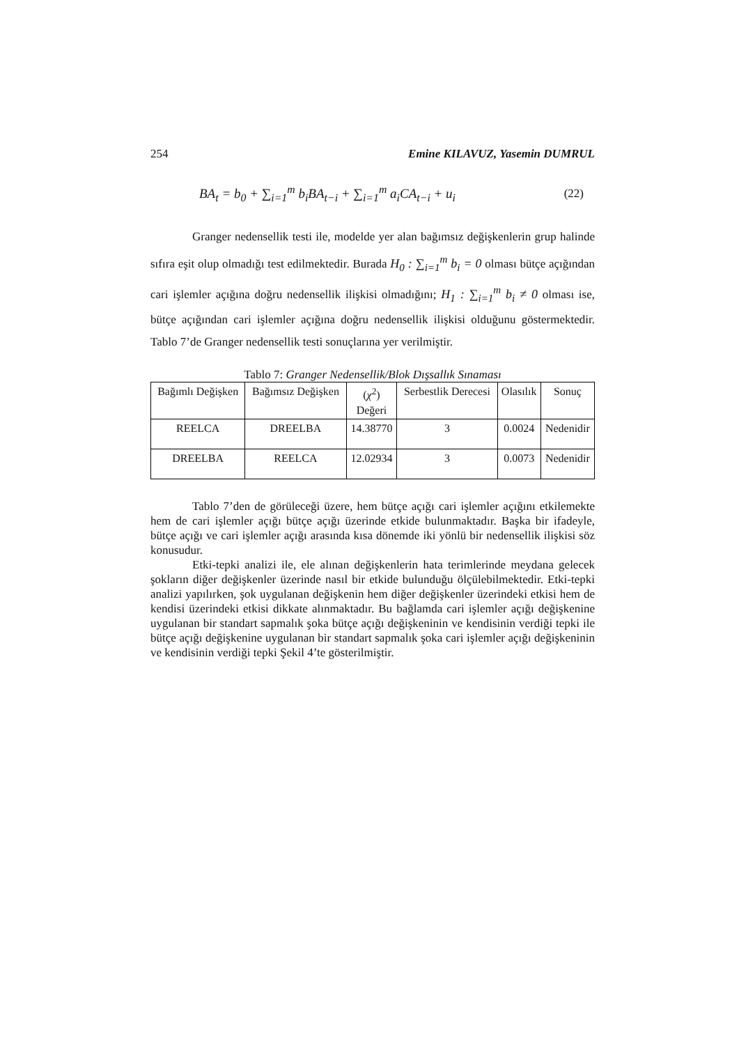254 Emine KILAVUZ, Yasemin DUMRUL
BA<sub>t</sub> = b<sub>0</sub> + ∑<sub>i=1</sub><sup>m</sup> b<sub>i</sub>BA<sub>t−i</sub> + ∑<sub>i=1</sub><sup>m</sup> a<sub>i</sub>CA<sub>t−i</sub> + u<sub>i</sub> (22)
Granger nedensellik testi ile, modelde yer alan bağımsız değişkenlerin grup halinde sıfıra eşit olup olmadığı test edilmektedir. Burada H<sub>0</sub> : ∑<sub>i=1</sub><sup>m</sup> b<sub>i</sub> = 0 olması bütçe açığından cari işlemler açığına doğru nedensellik ilişkisi olmadığını; H<sub>1</sub> : ∑<sub>i=1</sub><sup>m</sup> b<sub>i</sub> ≠ 0 olması ise, bütçe açığından cari işlemler açığına doğru nedensellik ilişkisi olduğunu göstermektedir. Tablo 7’de Granger nedensellik testi sonuçlarına yer verilmiştir.
Tablo 7: Granger Nedensellik/Blok Dışsallık Sınaması
| Bağımlı Değişken | Bağımsız Değişken | ( χ<sup>2</sup>) Değeri | Serbestlik Derecesi | Olasılık | Sonuç |
| --- | --- | --- | --- | --- | --- |
| REELCA | DREELBA | 14.38770 | 3 | 0.0024 | Nedenidir |
| DREELBA | REELCA | 12.02934 | 3 | 0.0073 | Nedenidir |
Tablo 7’den de görüleceği üzere, hem bütçe açığı cari işlemler açığını etkilemekte hem de cari işlemler açığı bütçe açığı üzerinde etkide bulunmaktadır. Başka bir ifadeyle, bütçe açığı ve cari işlemler açığı arasında kısa dönemde iki yönlü bir nedensellik ilişkisi söz konusudur.
Etki-tepki analizi ile, ele alınan değişkenlerin hata terimlerinde meydana gelecek şokların diğer değişkenler üzerinde nasıl bir etkide bulunduğu ölçülebilmektedir. Etki-tepki analizi yapılırken, şok uygulanan değişkenin hem diğer değişkenler üzerindeki etkisi hem de kendisi üzerindeki etkisi dikkate alınmaktadır. Bu bağlamda cari işlemler açığı değişkenine uygulanan bir standart sapmalık şoka bütçe açığı değişkeninin ve kendisinin verdiği tepki ile bütçe açığı değişkenine uygulanan bir standart sapmalık şoka cari işlemler açığı değişkeninin ve kendisinin verdiği tepki Şekil 4’te gösterilmiştir.